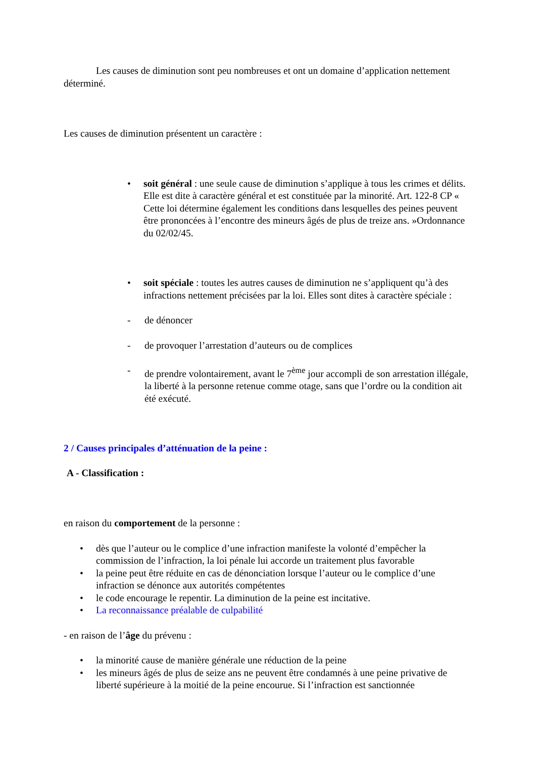Les causes de diminution sont peu nombreuses et ont un domaine d’application nettement déterminé.
Les causes de diminution présentent un caractère :
• soit général : une seule cause de diminution s’applique à tous les crimes et délits. Elle est dite à caractère général et est constituée par la minorité. Art. 122-8 CP « Cette loi détermine également les conditions dans lesquelles des peines peuvent être prononcées à l’encontre des mineurs âgés de plus de treize ans. »Ordonnance du 02/02/45.
• soit spéciale : toutes les autres causes de diminution ne s’appliquent qu’à des infractions nettement précisées par la loi. Elles sont dites à caractère spéciale :
- de dénoncer
- de provoquer l’arrestation d’auteurs ou de complices
- de prendre volontairement, avant le 7<sup>ème</sup> jour accompli de son arrestation illégale, la liberté à la personne retenue comme otage, sans que l’ordre ou la condition ait été exécuté.
2 / Causes principales d’atténuation de la peine :
A - Classification :
en raison du comportement de la personne :
• dès que l’auteur ou le complice d’une infraction manifeste la volonté d’empêcher la commission de l’infraction, la loi pénale lui accorde un traitement plus favorable
• la peine peut être réduite en cas de dénonciation lorsque l’auteur ou le complice d’une infraction se dénonce aux autorités compétentes
• le code encourage le repentir. La diminution de la peine est incitative.
• La reconnaissance préalable de culpabilité
- en raison de l’âge du prévenu :
• la minorité cause de manière générale une réduction de la peine
• les mineurs âgés de plus de seize ans ne peuvent être condamnés à une peine privative de liberté supérieure à la moitié de la peine encourue. Si l’infraction est sanctionnée